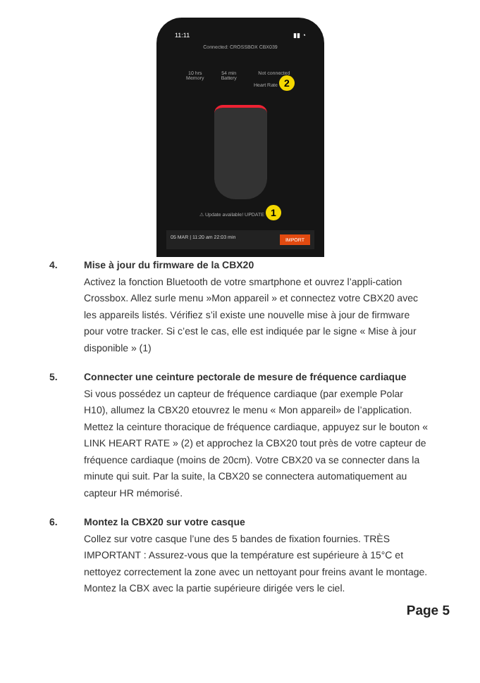11:11 ▮▮ ◔
Connected: CROSSBOX CBX039
10 hrs
Memory
54 min
Battery
Not connected
Heart Rate 2
⚠ Update available! UPDATE 1
05 MAR | 11:20 am 22:03 min IMPORT
4. Mise à jour du firmware de la CBX20
Activez la fonction Bluetooth de votre smartphone et ouvrez l’appli-cation Crossbox. Allez surle menu »Mon appareil » et connectez votre CBX20 avec les appareils listés. Vérifiez s’il existe une nouvelle mise à jour de firmware pour votre tracker. Si c’est le cas, elle est indiquée par le signe « Mise à jour disponible » (1)
5. Connecter une ceinture pectorale de mesure de fréquence cardiaque
Si vous possédez un capteur de fréquence cardiaque (par exemple Polar H10), allumez la CBX20 etouvrez le menu « Mon appareil» de l’application. Mettez la ceinture thoracique de fréquence cardiaque, appuyez sur le bouton « LINK HEART RATE » (2) et approchez la CBX20 tout près de votre capteur de fréquence cardiaque (moins de 20cm). Votre CBX20 va se connecter dans la minute qui suit. Par la suite, la CBX20 se connectera automatiquement au capteur HR mémorisé.
6. Montez la CBX20 sur votre casque
Collez sur votre casque l’une des 5 bandes de fixation fournies. TRÈS IMPORTANT : Assurez-vous que la température est supérieure à 15°C et nettoyez correctement la zone avec un nettoyant pour freins avant le montage. Montez la CBX avec la partie supérieure dirigée vers le ciel.
Page 5